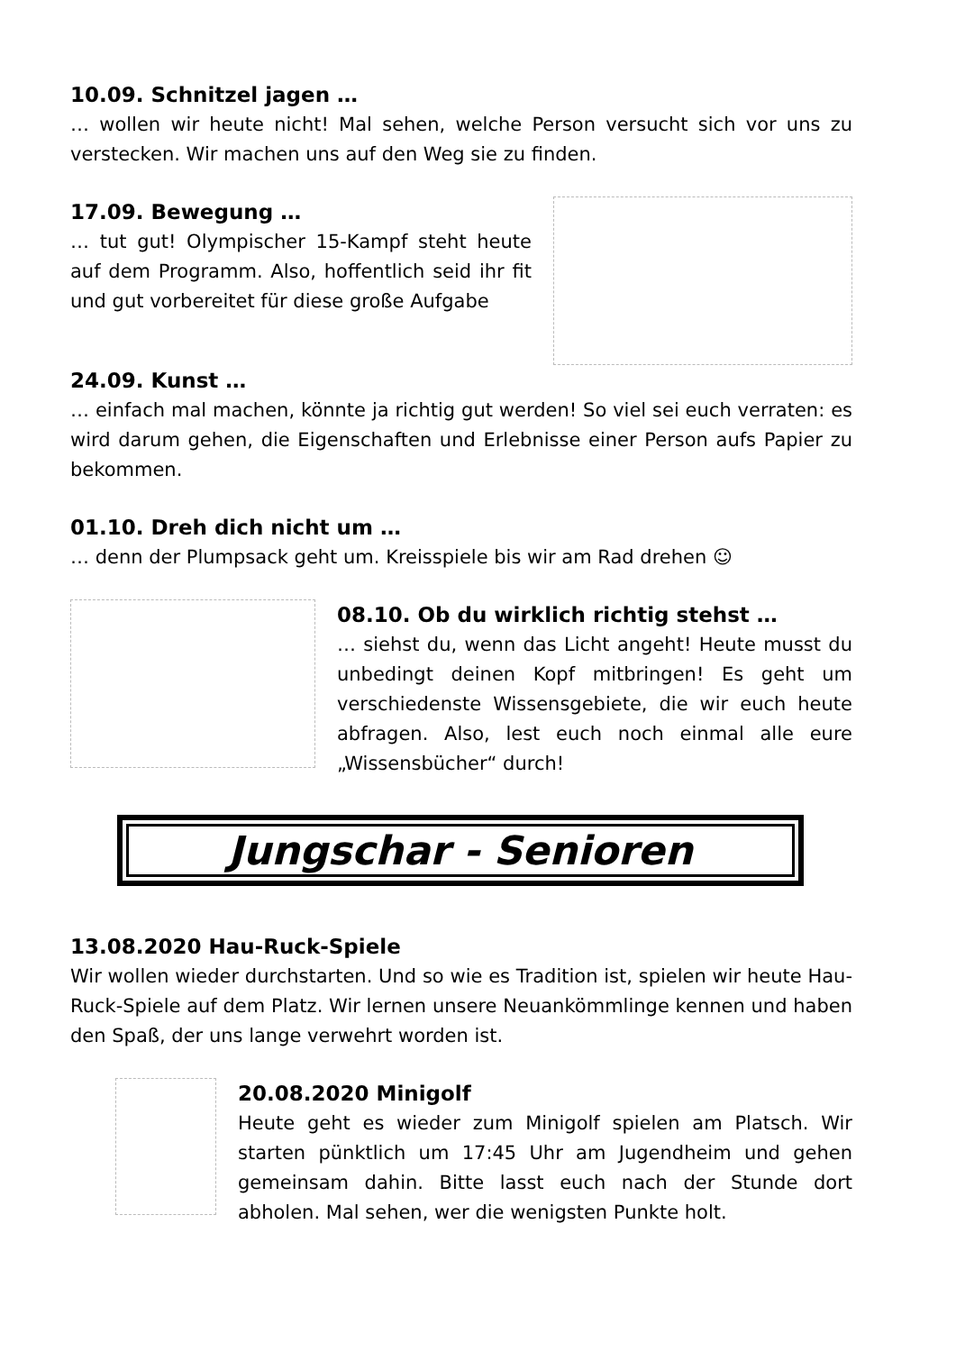10.09. Schnitzel jagen …
… wollen wir heute nicht! Mal sehen, welche Person versucht sich vor uns zu verstecken. Wir machen uns auf den Weg sie zu finden.
17.09. Bewegung …
… tut gut! Olympischer 15-Kampf steht heute auf dem Programm. Also, hoffentlich seid ihr fit und gut vorbereitet für diese große Aufgabe
24.09. Kunst …
… einfach mal machen, könnte ja richtig gut werden! So viel sei euch verraten: es wird darum gehen, die Eigenschaften und Erlebnisse einer Person aufs Papier zu bekommen.
01.10. Dreh dich nicht um …
… denn der Plumpsack geht um. Kreisspiele bis wir am Rad drehen ☺
08.10. Ob du wirklich richtig stehst …
… siehst du, wenn das Licht angeht! Heute musst du unbedingt deinen Kopf mitbringen! Es geht um verschiedenste Wissensgebiete, die wir euch heute abfragen. Also, lest euch noch einmal alle eure „Wissensbücher“ durch!
Jungschar - Senioren
13.08.2020 Hau-Ruck-Spiele
Wir wollen wieder durchstarten. Und so wie es Tradition ist, spielen wir heute Hau-Ruck-Spiele auf dem Platz. Wir lernen unsere Neuankömmlinge kennen und haben den Spaß, der uns lange verwehrt worden ist.
20.08.2020 Minigolf
Heute geht es wieder zum Minigolf spielen am Platsch. Wir starten pünktlich um 17:45 Uhr am Jugendheim und gehen gemeinsam dahin. Bitte lasst euch nach der Stunde dort abholen. Mal sehen, wer die wenigsten Punkte holt.